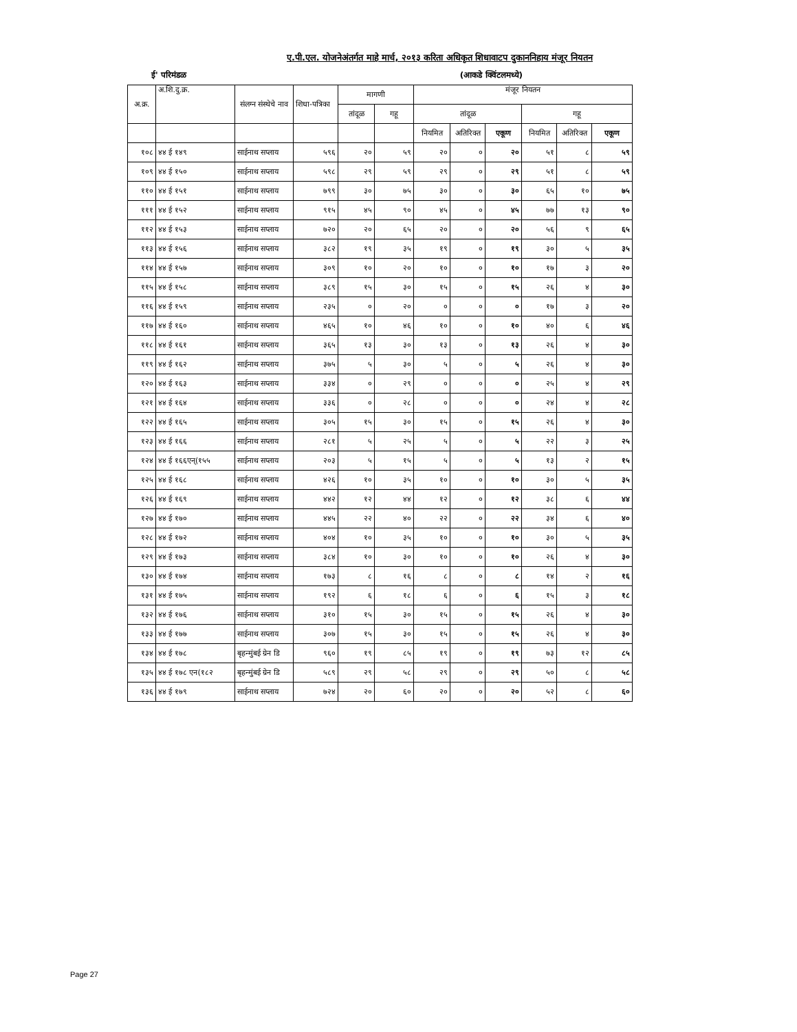ए.पी.एल. योजनेअंतर्गत माहे मार्च, २०१३ करिता अधिकृत शिधावाटप दुकाननिहाय मंजूर नियतन
ई' परिमंडळ (आकडे क्विंटलमध्ये)
| अ.क्र. | अ.शि.दु.क्र. | संलग्न संस्थेचे नाव | शिधा-पत्रिका | मागणी | | मंजूर नियतन | | | | | |
| --- | --- | --- | --- | --- | --- | --- | --- | --- | --- | --- | --- |
| | | | | तांदूळ | गहू | तांदूळ | | | गहू | | |
| | | | | | | नियमित | अतिरिक्त | एकूण | नियमित | अतिरिक्त | एकूण |
| १०८ | ४४ ई १४९ | साईनाथ सप्लाय | ५९६ | २० | ५९ | २० | ० | २० | ५१ | ८ | ५९ |
| १०९ | ४४ ई १५० | साईनाथ सप्लाय | ५९८ | २९ | ५९ | २९ | ० | २९ | ५१ | ८ | ५९ |
| ११० | ४४ ई १५१ | साईनाथ सप्लाय | ७९९ | ३० | ७५ | ३० | ० | ३० | ६५ | १० | ७५ |
| १११ | ४४ ई १५२ | साईनाथ सप्लाय | ९१५ | ४५ | ९० | ४५ | ० | ४५ | ७७ | १३ | ९० |
| ११२ | ४४ ई १५३ | साईनाथ सप्लाय | ७२० | २० | ६५ | २० | ० | २० | ५६ | ९ | ६५ |
| ११३ | ४४ ई १५६ | साईनाथ सप्लाय | ३८२ | १९ | ३५ | १९ | ० | १९ | ३० | ५ | ३५ |
| ११४ | ४४ ई १५७ | साईनाथ सप्लाय | ३०९ | १० | २० | १० | ० | १० | १७ | ३ | २० |
| ११५ | ४४ ई १५८ | साईनाथ सप्लाय | ३८९ | १५ | ३० | १५ | ० | १५ | २६ | ४ | ३० |
| ११६ | ४४ ई १५९ | साईनाथ सप्लाय | २३५ | ० | २० | ० | ० | ० | १७ | ३ | २० |
| ११७ | ४४ ई १६० | साईनाथ सप्लाय | ४६५ | १० | ४६ | १० | ० | १० | ४० | ६ | ४६ |
| ११८ | ४४ ई १६१ | साईनाथ सप्लाय | ३६५ | १३ | ३० | १३ | ० | १३ | २६ | ४ | ३० |
| ११९ | ४४ ई १६२ | साईनाथ सप्लाय | ३७५ | ५ | ३० | ५ | ० | ५ | २६ | ४ | ३० |
| १२० | ४४ ई १६३ | साईनाथ सप्लाय | ३३४ | ० | २९ | ० | ० | ० | २५ | ४ | २९ |
| १२१ | ४४ ई १६४ | साईनाथ सप्लाय | ३३६ | ० | २८ | ० | ० | ० | २४ | ४ | २८ |
| १२२ | ४४ ई १६५ | साईनाथ सप्लाय | ३०५ | १५ | ३० | १५ | ० | १५ | २६ | ४ | ३० |
| १२३ | ४४ ई १६६ | साईनाथ सप्लाय | २८१ | ५ | २५ | ५ | ० | ५ | २२ | ३ | २५ |
| १२४ | ४४ ई १६६एन्(१५५ | साईनाथ सप्लाय | २०३ | ५ | १५ | ५ | ० | ५ | १३ | २ | १५ |
| १२५ | ४४ ई १६८ | साईनाथ सप्लाय | ४२६ | १० | ३५ | १० | ० | १० | ३० | ५ | ३५ |
| १२६ | ४४ ई १६९ | साईनाथ सप्लाय | ४४२ | १२ | ४४ | १२ | ० | १२ | ३८ | ६ | ४४ |
| १२७ | ४४ ई १७० | साईनाथ सप्लाय | ४४५ | २२ | ४० | २२ | ० | २२ | ३४ | ६ | ४० |
| १२८ | ४४ ई १७२ | साईनाथ सप्लाय | ४०४ | १० | ३५ | १० | ० | १० | ३० | ५ | ३५ |
| १२९ | ४४ ई १७३ | साईनाथ सप्लाय | ३८४ | १० | ३० | १० | ० | १० | २६ | ४ | ३० |
| १३० | ४४ ई १७४ | साईनाथ सप्लाय | १७३ | ८ | १६ | ८ | ० | ८ | १४ | २ | १६ |
| १३१ | ४४ ई १७५ | साईनाथ सप्लाय | १९२ | ६ | १८ | ६ | ० | ६ | १५ | ३ | १८ |
| १३२ | ४४ ई १७६ | साईनाथ सप्लाय | ३१० | १५ | ३० | १५ | ० | १५ | २६ | ४ | ३० |
| १३३ | ४४ ई १७७ | साईनाथ सप्लाय | ३०७ | १५ | ३० | १५ | ० | १५ | २६ | ४ | ३० |
| १३४ | ४४ ई १७८ | बृहन्मुंबई ग्रेन डि | ९६० | १९ | ८५ | १९ | ० | १९ | ७३ | १२ | ८५ |
| १३५ | ४४ ई १७८ एन(१८२ | बृहन्मुंबई ग्रेन डि | ५८९ | २९ | ५८ | २९ | ० | २९ | ५० | ८ | ५८ |
| १३६ | ४४ ई १७९ | साईनाथ सप्लाय | ७२४ | २० | ६० | २० | ० | २० | ५२ | ८ | ६० |
Page 27